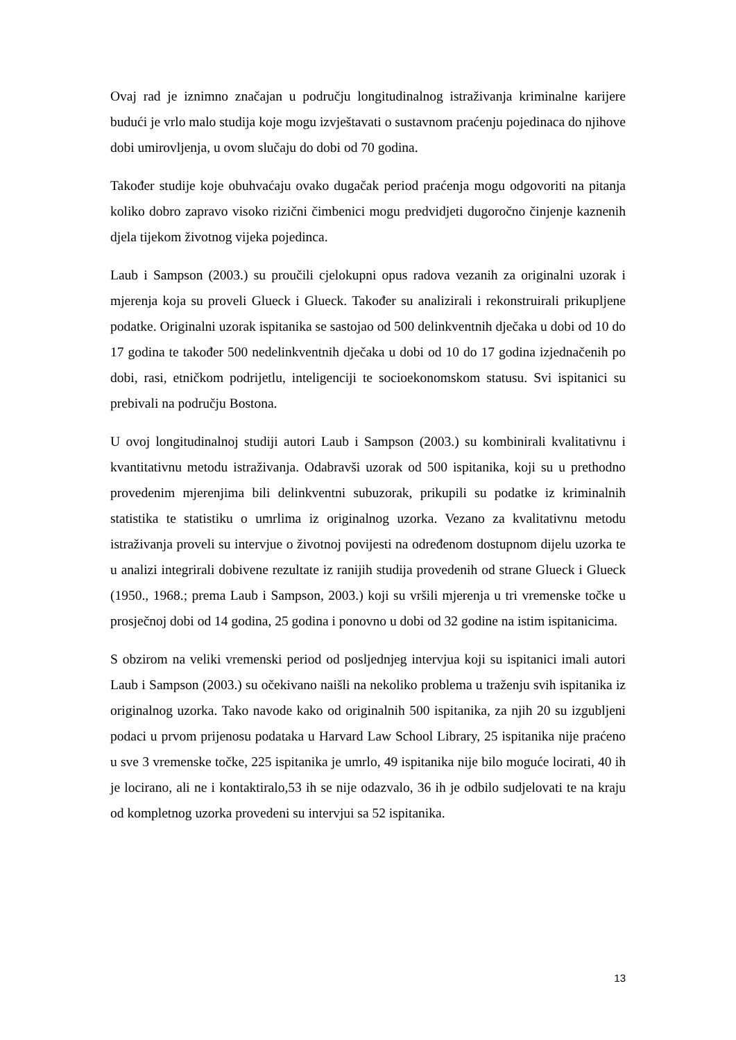Ovaj rad je iznimno značajan u području longitudinalnog istraživanja kriminalne karijere budući je vrlo malo studija koje mogu izvještavati o sustavnom praćenju pojedinaca do njihove dobi umirovljenja, u ovom slučaju do dobi od 70 godina.
Također studije koje obuhvaćaju ovako dugačak period praćenja mogu odgovoriti na pitanja koliko dobro zapravo visoko rizični čimbenici mogu predvidjeti dugoročno činjenje kaznenih djela tijekom životnog vijeka pojedinca.
Laub i Sampson (2003.) su proučili cjelokupni opus radova vezanih za originalni uzorak i mjerenja koja su proveli Glueck i Glueck. Također su analizirali i rekonstruirali prikupljene podatke. Originalni uzorak ispitanika se sastojao od 500 delinkventnih dječaka u dobi od 10 do 17 godina te također 500 nedelinkventnih dječaka u dobi od 10 do 17 godina izjednačenih po dobi, rasi, etničkom podrijetlu, inteligenciji te socioekonomskom statusu. Svi ispitanici su prebivali na području Bostona.
U ovoj longitudinalnoj studiji autori Laub i Sampson (2003.) su kombinirali kvalitativnu i kvantitativnu metodu istraživanja. Odabravši uzorak od 500 ispitanika, koji su u prethodno provedenim mjerenjima bili delinkventni subuzorak, prikupili su podatke iz kriminalnih statistika te statistiku o umrlima iz originalnog uzorka. Vezano za kvalitativnu metodu istraživanja proveli su intervjue o životnoj povijesti na određenom dostupnom dijelu uzorka te u analizi integrirali dobivene rezultate iz ranijih studija provedenih od strane Glueck i Glueck (1950., 1968.; prema Laub i Sampson, 2003.) koji su vršili mjerenja u tri vremenske točke u prosječnoj dobi od 14 godina, 25 godina i ponovno u dobi od 32 godine na istim ispitanicima.
S obzirom na veliki vremenski period od posljednjeg intervjua koji su ispitanici imali autori Laub i Sampson (2003.) su očekivano naišli na nekoliko problema u traženju svih ispitanika iz originalnog uzorka. Tako navode kako od originalnih 500 ispitanika, za njih 20 su izgubljeni podaci u prvom prijenosu podataka u Harvard Law School Library, 25 ispitanika nije praćeno u sve 3 vremenske točke, 225 ispitanika je umrlo, 49 ispitanika nije bilo moguće locirati, 40 ih je locirano, ali ne i kontaktiralo,53 ih se nije odazvalo, 36 ih je odbilo sudjelovati te na kraju od kompletnog uzorka provedeni su intervjui sa 52 ispitanika.
13